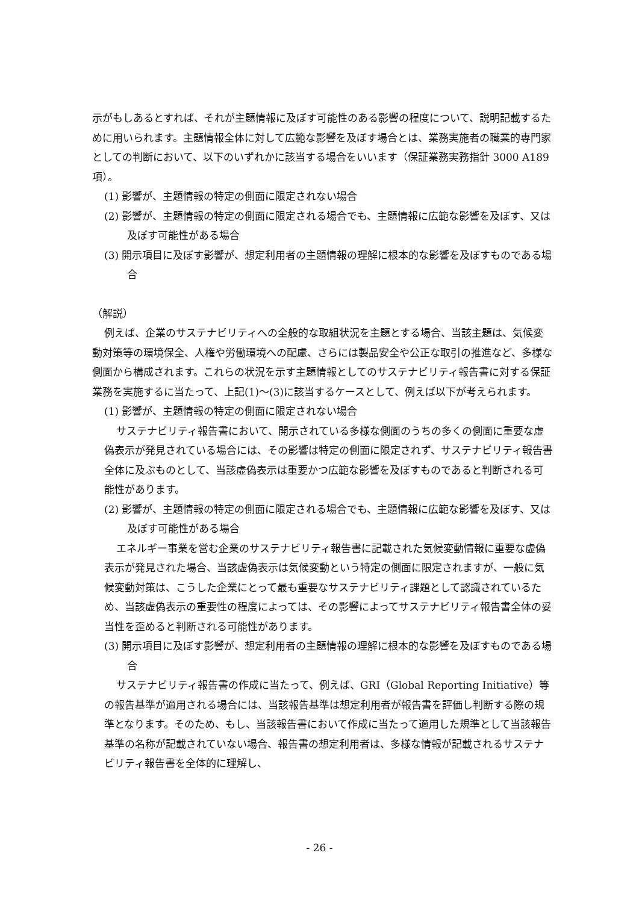示がもしあるとすれば、それが主題情報に及ぼす可能性のある影響の程度について、説明記載するために用いられます。主題情報全体に対して広範な影響を及ぼす場合とは、業務実施者の職業的専門家としての判断において、以下のいずれかに該当する場合をいいます（保証業務実務指針 3000 A189 項）。
(1) 影響が、主題情報の特定の側面に限定されない場合
(2) 影響が、主題情報の特定の側面に限定される場合でも、主題情報に広範な影響を及ぼす、又は及ぼす可能性がある場合
(3) 開示項目に及ぼす影響が、想定利用者の主題情報の理解に根本的な影響を及ぼすものである場合
（解説）
例えば、企業のサステナビリティへの全般的な取組状況を主題とする場合、当該主題は、気候変動対策等の環境保全、人権や労働環境への配慮、さらには製品安全や公正な取引の推進など、多様な側面から構成されます。これらの状況を示す主題情報としてのサステナビリティ報告書に対する保証業務を実施するに当たって、上記(1)～(3)に該当するケースとして、例えば以下が考えられます。
(1) 影響が、主題情報の特定の側面に限定されない場合
サステナビリティ報告書において、開示されている多様な側面のうちの多くの側面に重要な虚偽表示が発見されている場合には、その影響は特定の側面に限定されず、サステナビリティ報告書全体に及ぶものとして、当該虚偽表示は重要かつ広範な影響を及ぼすものであると判断される可能性があります。
(2) 影響が、主題情報の特定の側面に限定される場合でも、主題情報に広範な影響を及ぼす、又は及ぼす可能性がある場合
エネルギー事業を営む企業のサステナビリティ報告書に記載された気候変動情報に重要な虚偽表示が発見された場合、当該虚偽表示は気候変動という特定の側面に限定されますが、一般に気候変動対策は、こうした企業にとって最も重要なサステナビリティ課題として認識されているため、当該虚偽表示の重要性の程度によっては、その影響によってサステナビリティ報告書全体の妥当性を歪めると判断される可能性があります。
(3) 開示項目に及ぼす影響が、想定利用者の主題情報の理解に根本的な影響を及ぼすものである場合
サステナビリティ報告書の作成に当たって、例えば、GRI（Global Reporting Initiative）等の報告基準が適用される場合には、当該報告基準は想定利用者が報告書を評価し判断する際の規準となります。そのため、もし、当該報告書において作成に当たって適用した規準として当該報告基準の名称が記載されていない場合、報告書の想定利用者は、多様な情報が記載されるサステナビリティ報告書を全体的に理解し、
- 26 -